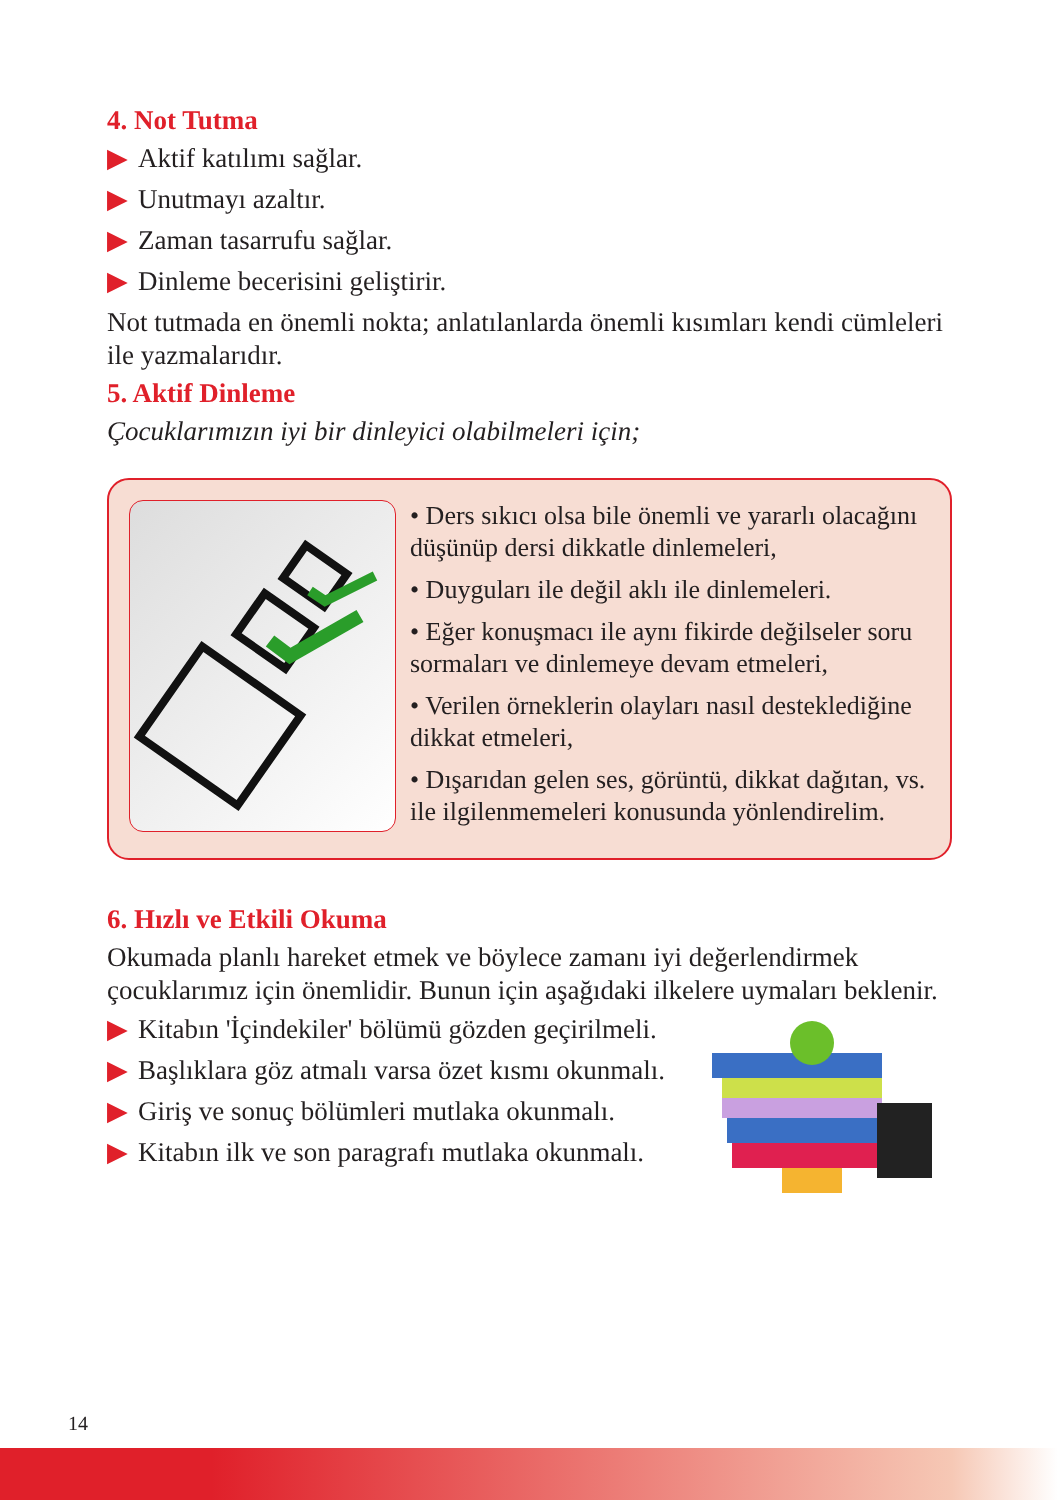4. Not Tutma
▶ Aktif katılımı sağlar.
▶ Unutmayı azaltır.
▶ Zaman tasarrufu sağlar.
▶ Dinleme becerisini geliştirir.
Not tutmada en önemli nokta; anlatılanlarda önemli kısımları kendi cümleleri ile yazmalarıdır.
5. Aktif Dinleme
Çocuklarımızın iyi bir dinleyici olabilmeleri için;
• Ders sıkıcı olsa bile önemli ve yararlı olacağını düşünüp dersi dikkatle dinlemeleri,
• Duyguları ile değil aklı ile dinlemeleri.
• Eğer konuşmacı ile aynı fikirde değilseler soru sormaları ve dinlemeye devam etmeleri,
• Verilen örneklerin olayları nasıl desteklediğine dikkat etmeleri,
• Dışarıdan gelen ses, görüntü, dikkat dağıtan, vs. ile ilgilenmemeleri konusunda yönlendirelim.
6. Hızlı ve Etkili Okuma
Okumada planlı hareket etmek ve böylece zamanı iyi değerlendirmek çocuklarımız için önemlidir. Bunun için aşağıdaki ilkelere uymaları beklenir.
▶ Kitabın 'İçindekiler' bölümü gözden geçirilmeli.
▶ Başlıklara göz atmalı varsa özet kısmı okunmalı.
▶ Giriş ve sonuç bölümleri mutlaka okunmalı.
▶ Kitabın ilk ve son paragrafı mutlaka okunmalı.
14